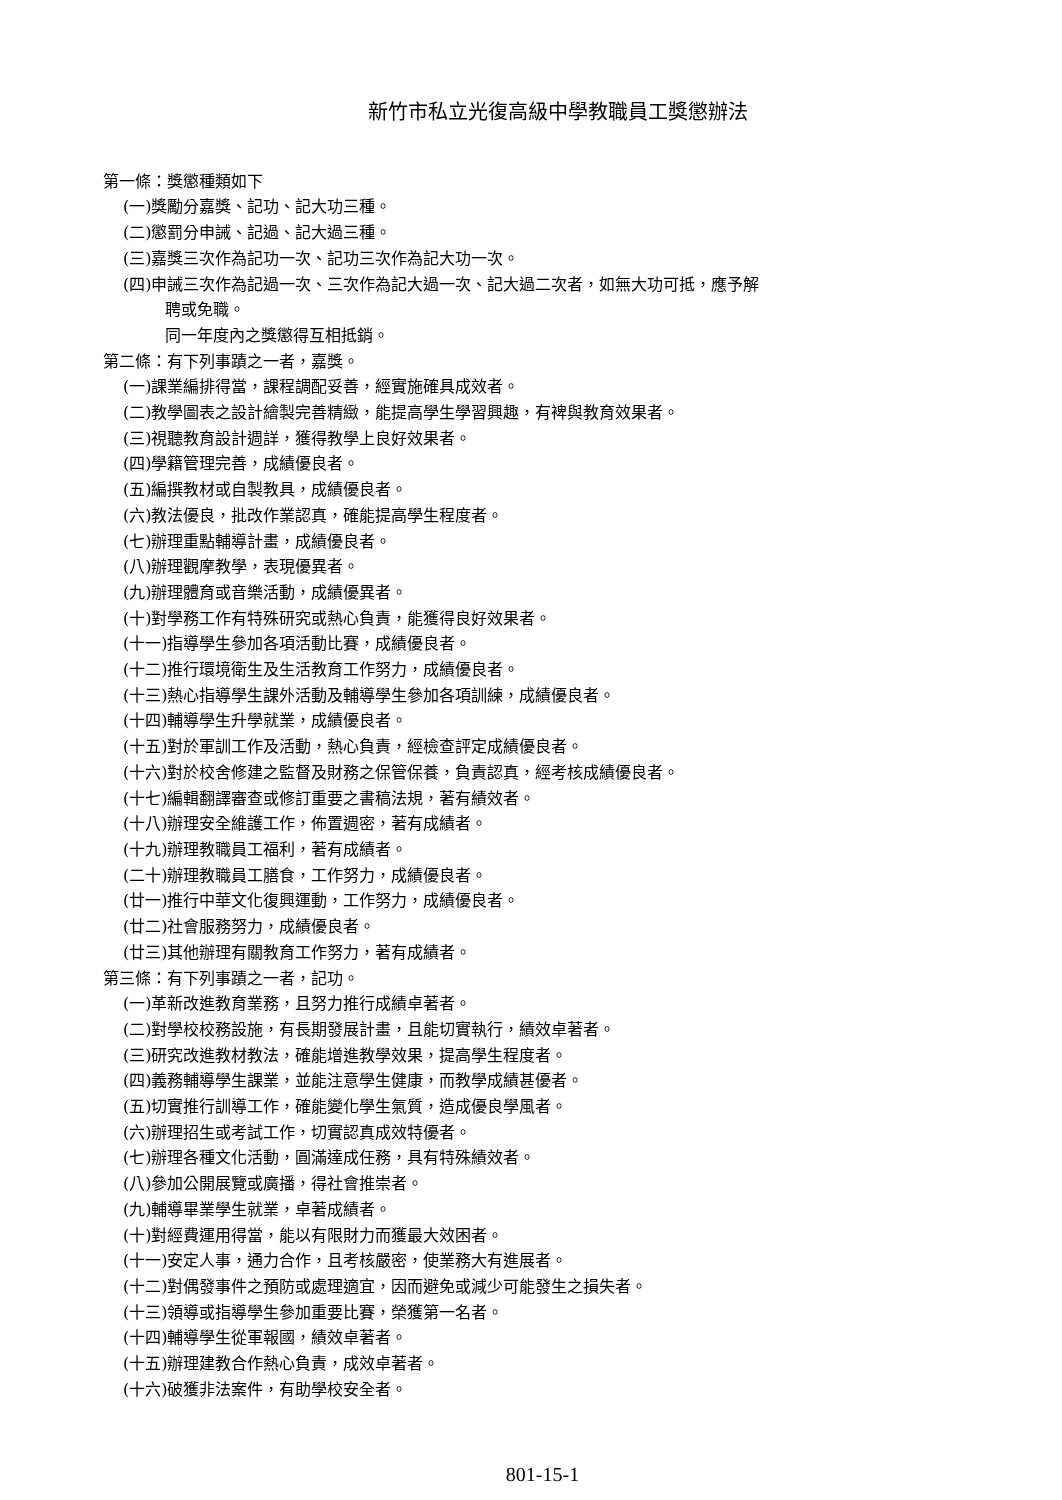新竹市私立光復高級中學教職員工獎懲辦法
第一條：獎懲種類如下
(一)獎勵分嘉獎、記功、記大功三種。
(二)懲罰分申誡、記過、記大過三種。
(三)嘉獎三次作為記功一次、記功三次作為記大功一次。
(四)申誡三次作為記過一次、三次作為記大過一次、記大過二次者，如無大功可抵，應予解
聘或免職。
同一年度內之獎懲得互相抵銷。
第二條：有下列事蹟之一者，嘉獎。
(一)課業編排得當，課程調配妥善，經實施確具成效者。
(二)教學圖表之設計繪製完善精緻，能提高學生學習興趣，有裨與教育效果者。
(三)視聽教育設計週詳，獲得教學上良好效果者。
(四)學籍管理完善，成績優良者。
(五)編撰教材或自製教具，成績優良者。
(六)教法優良，批改作業認真，確能提高學生程度者。
(七)辦理重點輔導計畫，成績優良者。
(八)辦理觀摩教學，表現優異者。
(九)辦理體育或音樂活動，成績優異者。
(十)對學務工作有特殊研究或熱心負責，能獲得良好效果者。
(十一)指導學生參加各項活動比賽，成績優良者。
(十二)推行環境衛生及生活教育工作努力，成績優良者。
(十三)熱心指導學生課外活動及輔導學生參加各項訓練，成績優良者。
(十四)輔導學生升學就業，成績優良者。
(十五)對於軍訓工作及活動，熱心負責，經檢查評定成績優良者。
(十六)對於校舍修建之監督及財務之保管保養，負責認真，經考核成績優良者。
(十七)編輯翻譯審查或修訂重要之書稿法規，著有績效者。
(十八)辦理安全維護工作，佈置週密，著有成績者。
(十九)辦理教職員工福利，著有成績者。
(二十)辦理教職員工膳食，工作努力，成績優良者。
(廿一)推行中華文化復興運動，工作努力，成績優良者。
(廿二)社會服務努力，成績優良者。
(廿三)其他辦理有關教育工作努力，著有成績者。
第三條：有下列事蹟之一者，記功。
(一)革新改進教育業務，且努力推行成績卓著者。
(二)對學校校務設施，有長期發展計畫，且能切實執行，績效卓著者。
(三)研究改進教材教法，確能增進教學效果，提高學生程度者。
(四)義務輔導學生課業，並能注意學生健康，而教學成績甚優者。
(五)切實推行訓導工作，確能變化學生氣質，造成優良學風者。
(六)辦理招生或考試工作，切實認真成效特優者。
(七)辦理各種文化活動，圓滿達成任務，具有特殊績效者。
(八)參加公開展覽或廣播，得社會推崇者。
(九)輔導畢業學生就業，卓著成績者。
(十)對經費運用得當，能以有限財力而獲最大效困者。
(十一)安定人事，通力合作，且考核嚴密，使業務大有進展者。
(十二)對偶發事件之預防或處理適宜，因而避免或減少可能發生之損失者。
(十三)領導或指導學生參加重要比賽，榮獲第一名者。
(十四)輔導學生從軍報國，績效卓著者。
(十五)辦理建教合作熱心負責，成效卓著者。
(十六)破獲非法案件，有助學校安全者。
801-15-1